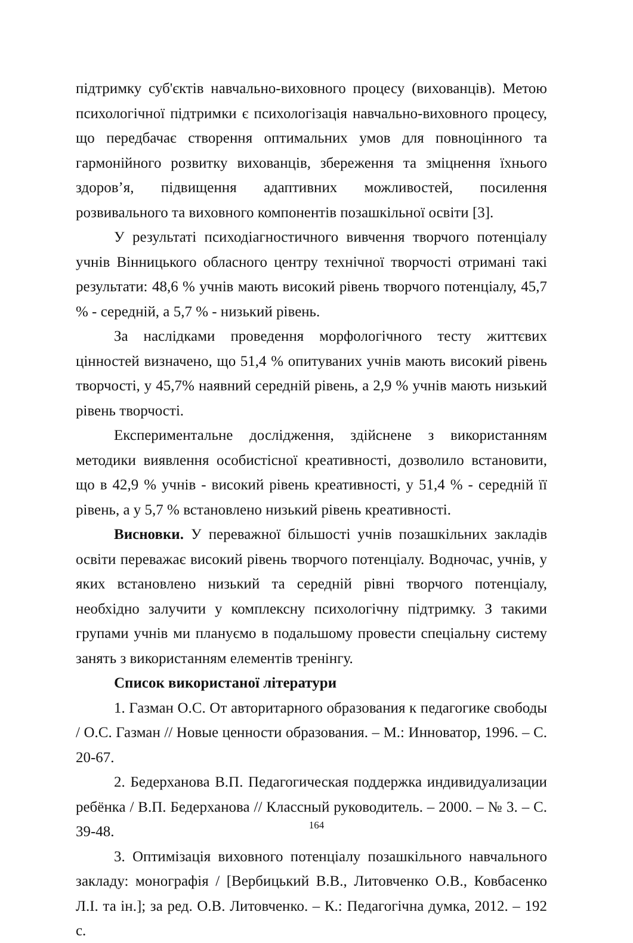підтримку суб'єктів навчально-виховного процесу (вихованців). Метою психологічної підтримки є психологізація навчально-виховного процесу, що передбачає створення оптимальних умов для повноцінного та гармонійного розвитку вихованців, збереження та зміцнення їхнього здоров’я, підвищення адаптивних можливостей, посилення розвивального та виховного компонентів позашкільної освіти [3].
У результаті психодіагностичного вивчення творчого потенціалу учнів Вінницького обласного центру технічної творчості отримані такі результати: 48,6 % учнів мають високий рівень творчого потенціалу, 45,7 % - середній, а 5,7 % - низький рівень.
За наслідками проведення морфологічного тесту життєвих цінностей визначено, що 51,4 % опитуваних учнів мають високий рівень творчості, у 45,7% наявний середній рівень, а 2,9 % учнів мають низький рівень творчості.
Експериментальне дослідження, здійснене з використанням методики виявлення особистісної креативності, дозволило встановити, що в 42,9 % учнів - високий рівень креативності, у 51,4 % - середній її рівень, а у 5,7 % встановлено низький рівень креативності.
Висновки. У переважної більшості учнів позашкільних закладів освіти переважає високий рівень творчого потенціалу. Водночас, учнів, у яких встановлено низький та середній рівні творчого потенціалу, необхідно залучити у комплексну психологічну підтримку. З такими групами учнів ми плануємо в подальшому провести спеціальну систему занять з використанням елементів тренінгу.
Список використаної літератури
1. Газман О.С. От авторитарного образования к педагогике свободы / О.С. Газман // Новые ценности образования. – М.: Инноватор, 1996. – С. 20-67.
2. Бедерханова В.П. Педагогическая поддержка индивидуализации ребёнка / В.П. Бедерханова // Классный руководитель. – 2000. – № 3. – С. 39-48.
3. Оптимізація виховного потенціалу позашкільного навчального закладу: монографія / [Вербицький В.В., Литовченко О.В., Ковбасенко Л.І. та ін.]; за ред. О.В. Литовченко. – К.: Педагогічна думка, 2012. – 192 с.
164